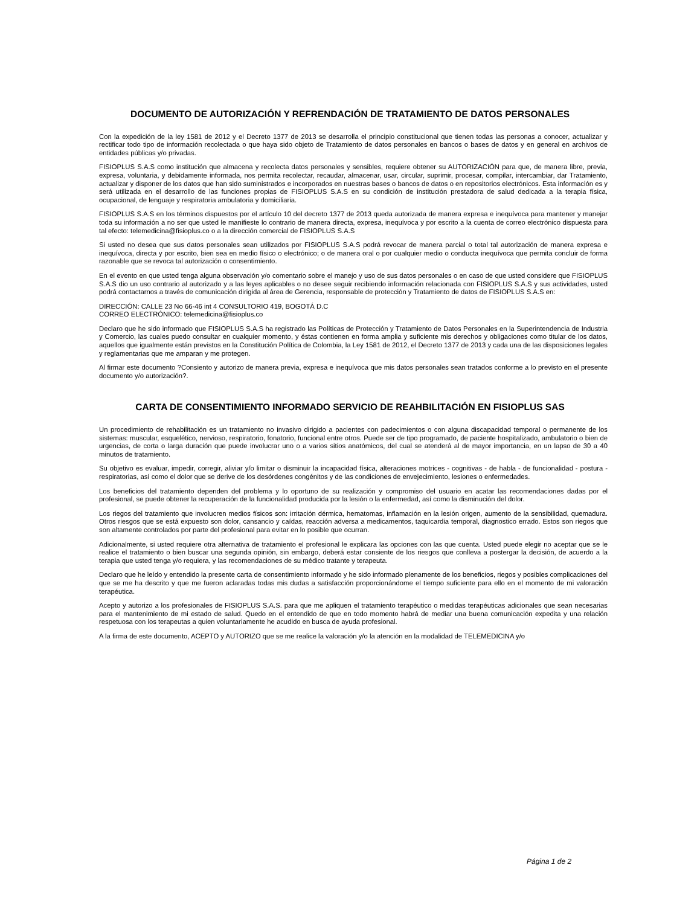DOCUMENTO DE AUTORIZACIÓN Y REFRENDACIÓN DE TRATAMIENTO DE DATOS PERSONALES
Con la expedición de la ley 1581 de 2012 y el Decreto 1377 de 2013 se desarrolla el principio constitucional que tienen todas las personas a conocer, actualizar y rectificar todo tipo de información recolectada o que haya sido objeto de Tratamiento de datos personales en bancos o bases de datos y en general en archivos de entidades públicas y/o privadas.
FISIOPLUS S.A.S como institución que almacena y recolecta datos personales y sensibles, requiere obtener su AUTORIZACIÓN para que, de manera libre, previa, expresa, voluntaria, y debidamente informada, nos permita recolectar, recaudar, almacenar, usar, circular, suprimir, procesar, compilar, intercambiar, dar Tratamiento, actualizar y disponer de los datos que han sido suministrados e incorporados en nuestras bases o bancos de datos o en repositorios electrónicos. Esta información es y será utilizada en el desarrollo de las funciones propias de FISIOPLUS S.A.S en su condición de institución prestadora de salud dedicada a la terapia física, ocupacional, de lenguaje y respiratoria ambulatoria y domiciliaria.
FISIOPLUS S.A.S en los términos dispuestos por el artículo 10 del decreto 1377 de 2013 queda autorizada de manera expresa e inequívoca para mantener y manejar toda su información a no ser que usted le manifieste lo contrario de manera directa, expresa, inequívoca y por escrito a la cuenta de correo electrónico dispuesta para tal efecto: telemedicina@fisioplus.co o a la dirección comercial de FISIOPLUS S.A.S
Si usted no desea que sus datos personales sean utilizados por FISIOPLUS S.A.S podrá revocar de manera parcial o total tal autorización de manera expresa e inequívoca, directa y por escrito, bien sea en medio físico o electrónico; o de manera oral o por cualquier medio o conducta inequívoca que permita concluir de forma razonable que se revoca tal autorización o consentimiento.
En el evento en que usted tenga alguna observación y/o comentario sobre el manejo y uso de sus datos personales o en caso de que usted considere que FISIOPLUS S.A.S dio un uso contrario al autorizado y a las leyes aplicables o no desee seguir recibiendo información relacionada con FISIOPLUS S.A.S y sus actividades, usted podrá contactarnos a través de comunicación dirigida al área de Gerencia, responsable de protección y Tratamiento de datos de FISIOPLUS S.A.S en:
DIRECCIÓN: CALLE 23 No 66-46 int 4 CONSULTORIO 419, BOGOTÁ D.C
CORREO ELECTRÓNICO: telemedicina@fisioplus.co
Declaro que he sido informado que FISIOPLUS S.A.S ha registrado las Políticas de Protección y Tratamiento de Datos Personales en la Superintendencia de Industria y Comercio, las cuales puedo consultar en cualquier momento, y éstas contienen en forma amplia y suficiente mis derechos y obligaciones como titular de los datos, aquellos que igualmente están previstos en la Constitución Política de Colombia, la Ley 1581 de 2012, el Decreto 1377 de 2013 y cada una de las disposiciones legales y reglamentarias que me amparan y me protegen.
Al firmar este documento ?Consiento y autorizo de manera previa, expresa e inequívoca que mis datos personales sean tratados conforme a lo previsto en el presente documento y/o autorización?.
CARTA DE CONSENTIMIENTO INFORMADO SERVICIO DE REAHBILITACIÓN EN FISIOPLUS SAS
Un procedimiento de rehabilitación es un tratamiento no invasivo dirigido a pacientes con padecimientos o con alguna discapacidad temporal o permanente de los sistemas: muscular, esquelético, nervioso, respiratorio, fonatorio, funcional entre otros. Puede ser de tipo programado, de paciente hospitalizado, ambulatorio o bien de urgencias, de corta o larga duración que puede involucrar uno o a varios sitios anatómicos, del cual se atenderá al de mayor importancia, en un lapso de 30 a 40 minutos de tratamiento.
Su objetivo es evaluar, impedir, corregir, aliviar y/o limitar o disminuir la incapacidad física, alteraciones motrices - cognitivas - de habla - de funcionalidad - postura - respiratorias, así como el dolor que se derive de los desórdenes congénitos y de las condiciones de envejecimiento, lesiones o enfermedades.
Los beneficios del tratamiento dependen del problema y lo oportuno de su realización y compromiso del usuario en acatar las recomendaciones dadas por el profesional, se puede obtener la recuperación de la funcionalidad producida por la lesión o la enfermedad, así como la disminución del dolor.
Los riegos del tratamiento que involucren medios físicos son: irritación dérmica, hematomas, inflamación en la lesión origen, aumento de la sensibilidad, quemadura. Otros riesgos que se está expuesto son dolor, cansancio y caídas, reacción adversa a medicamentos, taquicardia temporal, diagnostico errado. Estos son riegos que son altamente controlados por parte del profesional para evitar en lo posible que ocurran.
Adicionalmente, si usted requiere otra alternativa de tratamiento el profesional le explicara las opciones con las que cuenta. Usted puede elegir no aceptar que se le realice el tratamiento o bien buscar una segunda opinión, sin embargo, deberá estar consiente de los riesgos que conlleva a postergar la decisión, de acuerdo a la terapia que usted tenga y/o requiera, y las recomendaciones de su médico tratante y terapeuta.
Declaro que he leído y entendido la presente carta de consentimiento informado y he sido informado plenamente de los beneficios, riegos y posibles complicaciones del que se me ha descrito y que me fueron aclaradas todas mis dudas a satisfacción proporcionándome el tiempo suficiente para ello en el momento de mi valoración terapéutica.
Acepto y autorizo a los profesionales de FISIOPLUS S.A.S. para que me apliquen el tratamiento terapéutico o medidas terapéuticas adicionales que sean necesarias para el mantenimiento de mi estado de salud. Quedo en el entendido de que en todo momento habrá de mediar una buena comunicación expedita y una relación respetuosa con los terapeutas a quien voluntariamente he acudido en busca de ayuda profesional.
A la firma de este documento, ACEPTO y AUTORIZO que se me realice la valoración y/o la atención en la modalidad de TELEMEDICINA y/o
Página 1 de 2